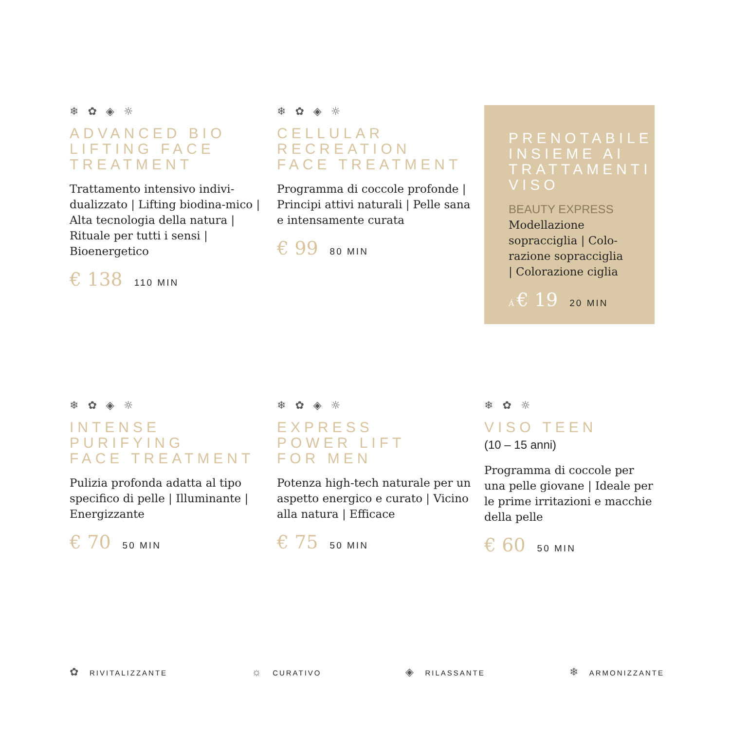❄ ✿ ◈ ☼
ADVANCED BIO
LIFTING FACE
TREATMENT
Trattamento intensivo indivi-dualizzato | Lifting biodina-mico | Alta tecnologia della natura | Rituale per tutti i sensi | Bioenergetico
€ 138 110 MIN
❄ ✿ ◈ ☼
CELLULAR
RECREATION
FACE TREATMENT
Programma di coccole profonde | Principi attivi naturali | Pelle sana e intensamente curata
€ 99 80 MIN
PRENOTABILE INSIEME AI TRATTAMENTI VISO
BEAUTY EXPRESS
Modellazione sopracciglia | Colo-razione sopracciglia | Colorazione ciglia
Á € 19 20 MIN
❄ ✿ ◈ ☼
INTENSE
PURIFYING
FACE TREATMENT
Pulizia profonda adatta al tipo specifico di pelle | Illuminante | Energizzante
€ 70 50 MIN
❄ ✿ ◈ ☼
EXPRESS
POWER LIFT
FOR MEN
Potenza high-tech naturale per un aspetto energico e curato | Vicino alla natura | Efficace
€ 75 50 MIN
❄ ✿ ☼
VISO TEEN
(10 – 15 anni)
Programma di coccole per una pelle giovane | Ideale per le prime irritazioni e macchie della pelle
€ 60 50 MIN
✿ RIVITALIZZANTE ☼ CURATIVO ◈ RILASSANTE ❄ ARMONIZZANTE